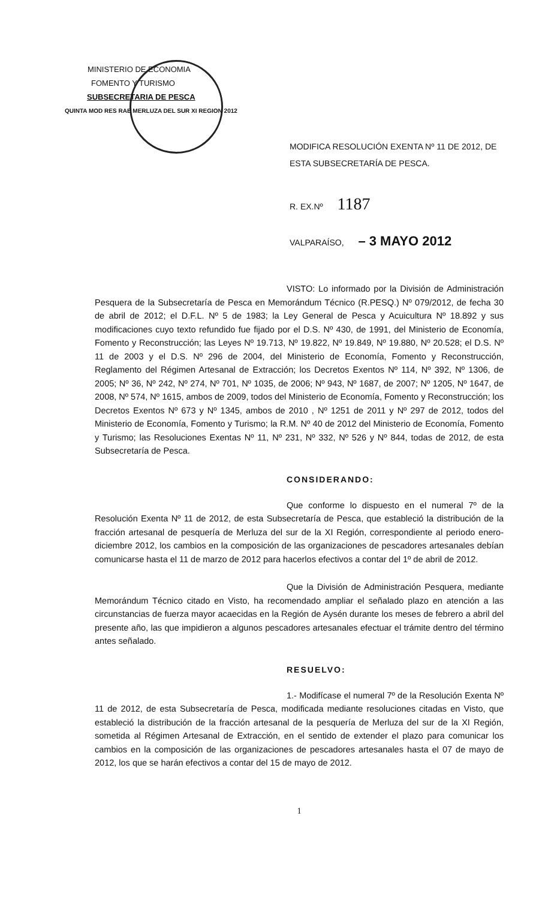MINISTERIO DE ECONOMIA
FOMENTO Y TURISMO
SUBSECRETARIA DE PESCA
QUINTA MOD RES RAE MERLUZA DEL SUR XI REGION 2012
MODIFICA RESOLUCIÓN EXENTA Nº 11 DE 2012, DE ESTA SUBSECRETARÍA DE PESCA.
R. EX.Nº 1187
VALPARAÍSO, – 3 MAYO 2012
VISTO: Lo informado por la División de Administración Pesquera de la Subsecretaría de Pesca en Memorándum Técnico (R.PESQ.) Nº 079/2012, de fecha 30 de abril de 2012; el D.F.L. Nº 5 de 1983; la Ley General de Pesca y Acuicultura Nº 18.892 y sus modificaciones cuyo texto refundido fue fijado por el D.S. Nº 430, de 1991, del Ministerio de Economía, Fomento y Reconstrucción; las Leyes Nº 19.713, Nº 19.822, Nº 19.849, Nº 19.880, Nº 20.528; el D.S. Nº 11 de 2003 y el D.S. Nº 296 de 2004, del Ministerio de Economía, Fomento y Reconstrucción, Reglamento del Régimen Artesanal de Extracción; los Decretos Exentos Nº 114, Nº 392, Nº 1306, de 2005; Nº 36, Nº 242, Nº 274, Nº 701, Nº 1035, de 2006; Nº 943, Nº 1687, de 2007; Nº 1205, Nº 1647, de 2008, Nº 574, Nº 1615, ambos de 2009, todos del Ministerio de Economía, Fomento y Reconstrucción; los Decretos Exentos Nº 673 y Nº 1345, ambos de 2010 , Nº 1251 de 2011 y Nº 297 de 2012, todos del Ministerio de Economía, Fomento y Turismo; la R.M. Nº 40 de 2012 del Ministerio de Economía, Fomento y Turismo; las Resoluciones Exentas Nº 11, Nº 231, Nº 332, Nº 526 y Nº 844, todas de 2012, de esta Subsecretaría de Pesca.
CONSIDERANDO:
Que conforme lo dispuesto en el numeral 7º de la Resolución Exenta Nº 11 de 2012, de esta Subsecretaría de Pesca, que estableció la distribución de la fracción artesanal de pesquería de Merluza del sur de la XI Región, correspondiente al periodo enero-diciembre 2012, los cambios en la composición de las organizaciones de pescadores artesanales debían comunicarse hasta el 11 de marzo de 2012 para hacerlos efectivos a contar del 1º de abril de 2012.
Que la División de Administración Pesquera, mediante Memorándum Técnico citado en Visto, ha recomendado ampliar el señalado plazo en atención a las circunstancias de fuerza mayor acaecidas en la Región de Aysén durante los meses de febrero a abril del presente año, las que impidieron a algunos pescadores artesanales efectuar el trámite dentro del término antes señalado.
RESUELVO:
1.- Modifícase el numeral 7º de la Resolución Exenta Nº 11 de 2012, de esta Subsecretaría de Pesca, modificada mediante resoluciones citadas en Visto, que estableció la distribución de la fracción artesanal de la pesquería de Merluza del sur de la XI Región, sometida al Régimen Artesanal de Extracción, en el sentido de extender el plazo para comunicar los cambios en la composición de las organizaciones de pescadores artesanales hasta el 07 de mayo de 2012, los que se harán efectivos a contar del 15 de mayo de 2012.
1